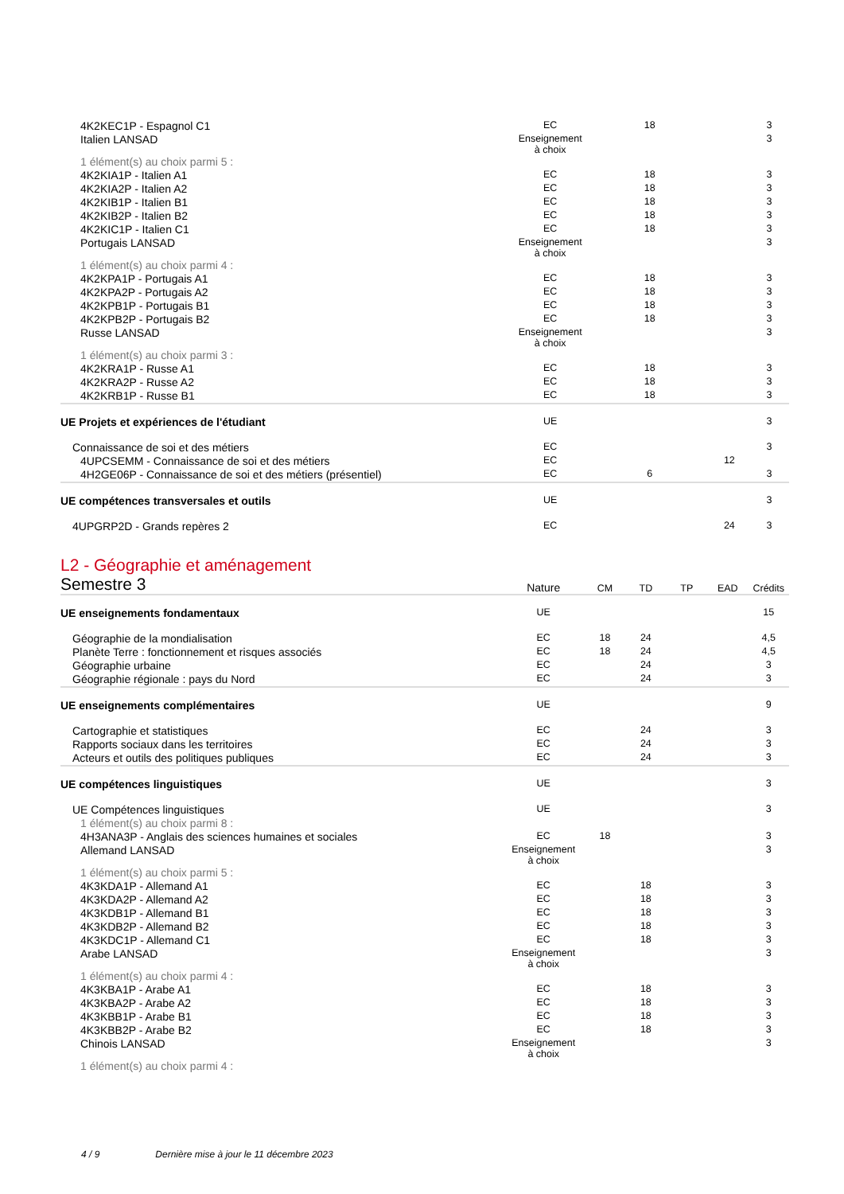| 4K2KEC1P - Espagnol C1 | EC | | 18 | | | 3 |
| Italien LANSAD | Enseignement à choix | | | | | 3 |
| 1 élément(s) au choix parmi 5 : | | | | | | |
| 4K2KIA1P - Italien A1 | EC | | 18 | | | 3 |
| 4K2KIA2P - Italien A2 | EC | | 18 | | | 3 |
| 4K2KIB1P - Italien B1 | EC | | 18 | | | 3 |
| 4K2KIB2P - Italien B2 | EC | | 18 | | | 3 |
| 4K2KIC1P - Italien C1 | EC | | 18 | | | 3 |
| Portugais LANSAD | Enseignement à choix | | | | | 3 |
| 1 élément(s) au choix parmi 4 : | | | | | | |
| 4K2KPA1P - Portugais A1 | EC | | 18 | | | 3 |
| 4K2KPA2P - Portugais A2 | EC | | 18 | | | 3 |
| 4K2KPB1P - Portugais B1 | EC | | 18 | | | 3 |
| 4K2KPB2P - Portugais B2 | EC | | 18 | | | 3 |
| Russe LANSAD | Enseignement à choix | | | | | 3 |
| 1 élément(s) au choix parmi 3 : | | | | | | |
| 4K2KRA1P - Russe A1 | EC | | 18 | | | 3 |
| 4K2KRA2P - Russe A2 | EC | | 18 | | | 3 |
| 4K2KRB1P - Russe B1 | EC | | 18 | | | 3 |
| UE Projets et expériences de l'étudiant | UE | | | | | 3 |
| Connaissance de soi et des métiers | EC | | | | | 3 |
| 4UPCSEMM - Connaissance de soi et des métiers | EC | | | | 12 | |
| 4H2GE06P - Connaissance de soi et des métiers (présentiel) | EC | | 6 | | | 3 |
| UE compétences transversales et outils | UE | | | | | 3 |
| 4UPGRP2D - Grands repères 2 | EC | | | | 24 | 3 |
L2 - Géographie et aménagement
| Semestre 3 | Nature | CM | TD | TP | EAD | Crédits |
| UE enseignements fondamentaux | UE | | | | | 15 |
| Géographie de la mondialisation | EC | 18 | 24 | | | 4,5 |
| Planète Terre : fonctionnement et risques associés | EC | 18 | 24 | | | 4,5 |
| Géographie urbaine | EC | | 24 | | | 3 |
| Géographie régionale : pays du Nord | EC | | 24 | | | 3 |
| UE enseignements complémentaires | UE | | | | | 9 |
| Cartographie et statistiques | EC | | 24 | | | 3 |
| Rapports sociaux dans les territoires | EC | | 24 | | | 3 |
| Acteurs et outils des politiques publiques | EC | | 24 | | | 3 |
| UE compétences linguistiques | UE | | | | | 3 |
| UE Compétences linguistiques | UE | | | | | 3 |
| 1 élément(s) au choix parmi 8 : | | | | | | |
| 4H3ANA3P - Anglais des sciences humaines et sociales | EC | 18 | | | | 3 |
| Allemand LANSAD | Enseignement à choix | | | | | 3 |
| 1 élément(s) au choix parmi 5 : | | | | | | |
| 4K3KDA1P - Allemand A1 | EC | | 18 | | | 3 |
| 4K3KDA2P - Allemand A2 | EC | | 18 | | | 3 |
| 4K3KDB1P - Allemand B1 | EC | | 18 | | | 3 |
| 4K3KDB2P - Allemand B2 | EC | | 18 | | | 3 |
| 4K3KDC1P - Allemand C1 | EC | | 18 | | | 3 |
| Arabe LANSAD | Enseignement à choix | | | | | 3 |
| 1 élément(s) au choix parmi 4 : | | | | | | |
| 4K3KBA1P - Arabe A1 | EC | | 18 | | | 3 |
| 4K3KBA2P - Arabe A2 | EC | | 18 | | | 3 |
| 4K3KBB1P - Arabe B1 | EC | | 18 | | | 3 |
| 4K3KBB2P - Arabe B2 | EC | | 18 | | | 3 |
| Chinois LANSAD | Enseignement à choix | | | | | 3 |
| 1 élément(s) au choix parmi 4 : | | | | | | |
4 / 9 Dernière mise à jour le 11 décembre 2023